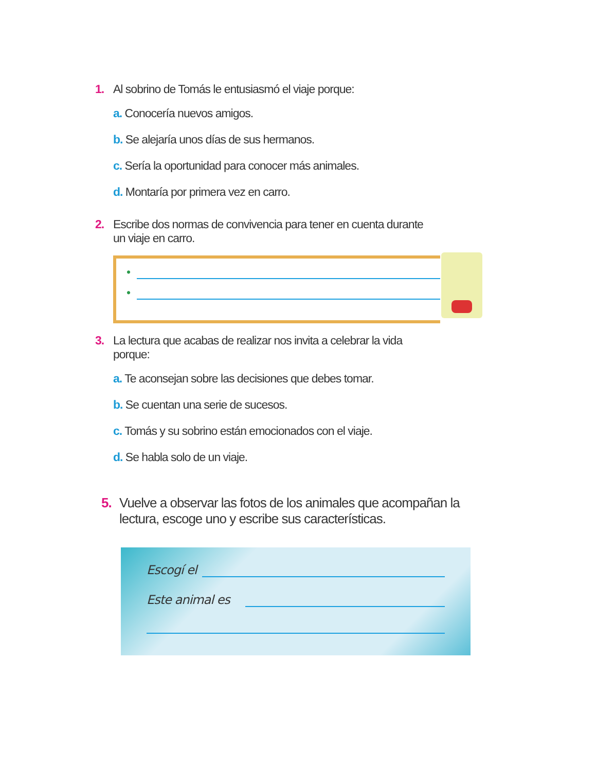1. Al sobrino de Tomás le entusiasmó el viaje porque:
a. Conocería nuevos amigos.
b. Se alejaría unos días de sus hermanos.
c. Sería la oportunidad para conocer más animales.
d. Montaría por primera vez en carro.
2. Escribe dos normas de convivencia para tener en cuenta durante un viaje en carro.
•
•
3. La lectura que acabas de realizar nos invita a celebrar la vida porque:
a. Te aconsejan sobre las decisiones que debes tomar.
b. Se cuentan una serie de sucesos.
c. Tomás y su sobrino están emocionados con el viaje.
d. Se habla solo de un viaje.
5. Vuelve a observar las fotos de los animales que acompañan la lectura, escoge uno y escribe sus características.
Escogí el
Este animal es